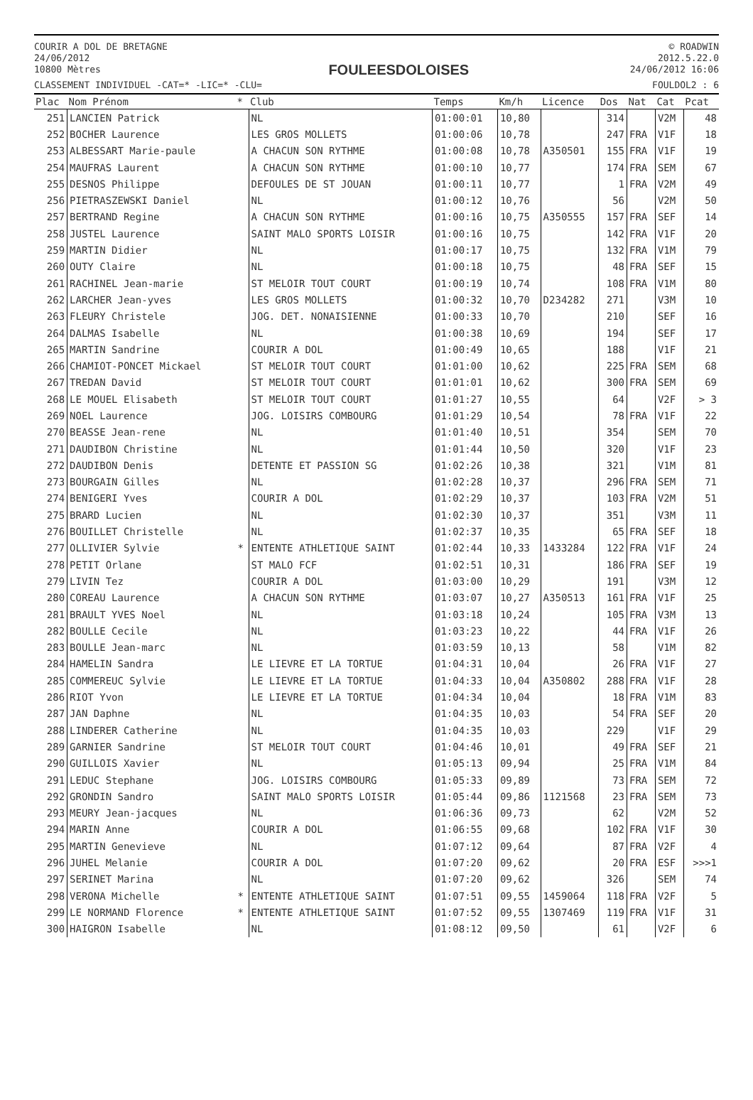COURIR A DOL DE BRETAGNE
24/06/2012
10800 Mètres
FOULEESDOLOISES
© ROADWIN
2012.5.22.0
24/06/2012 16:06
CLASSEMENT INDIVIDUEL -CAT=* -LIC=* -CLU= FOULDOL2 : 6
| Plac | Nom Prénom | * | Club | Temps | Km/h | Licence | Dos | Nat | Cat | Pcat |
| --- | --- | --- | --- | --- | --- | --- | --- | --- | --- | --- |
| 251 | LANCIEN Patrick | | NL | 01:00:01 | 10,80 | | 314 | | V2M | 48 |
| 252 | BOCHER Laurence | | LES GROS MOLLETS | 01:00:06 | 10,78 | | 247 | FRA | V1F | 18 |
| 253 | ALBESSART Marie-paule | | A CHACUN SON RYTHME | 01:00:08 | 10,78 | A350501 | 155 | FRA | V1F | 19 |
| 254 | MAUFRAS Laurent | | A CHACUN SON RYTHME | 01:00:10 | 10,77 | | 174 | FRA | SEM | 67 |
| 255 | DESNOS Philippe | | DEFOULES DE ST JOUAN | 01:00:11 | 10,77 | | 1 | FRA | V2M | 49 |
| 256 | PIETRASZEWSKI Daniel | | NL | 01:00:12 | 10,76 | | 56 | | V2M | 50 |
| 257 | BERTRAND Regine | | A CHACUN SON RYTHME | 01:00:16 | 10,75 | A350555 | 157 | FRA | SEF | 14 |
| 258 | JUSTEL Laurence | | SAINT MALO SPORTS LOISIR | 01:00:16 | 10,75 | | 142 | FRA | V1F | 20 |
| 259 | MARTIN Didier | | NL | 01:00:17 | 10,75 | | 132 | FRA | V1M | 79 |
| 260 | OUTY Claire | | NL | 01:00:18 | 10,75 | | 48 | FRA | SEF | 15 |
| 261 | RACHINEL Jean-marie | | ST MELOIR TOUT COURT | 01:00:19 | 10,74 | | 108 | FRA | V1M | 80 |
| 262 | LARCHER Jean-yves | | LES GROS MOLLETS | 01:00:32 | 10,70 | D234282 | 271 | | V3M | 10 |
| 263 | FLEURY Christele | | JOG. DET. NONAISIENNE | 01:00:33 | 10,70 | | 210 | | SEF | 16 |
| 264 | DALMAS Isabelle | | NL | 01:00:38 | 10,69 | | 194 | | SEF | 17 |
| 265 | MARTIN Sandrine | | COURIR A DOL | 01:00:49 | 10,65 | | 188 | | V1F | 21 |
| 266 | CHAMIOT-PONCET Mickael | | ST MELOIR TOUT COURT | 01:01:00 | 10,62 | | 225 | FRA | SEM | 68 |
| 267 | TREDAN David | | ST MELOIR TOUT COURT | 01:01:01 | 10,62 | | 300 | FRA | SEM | 69 |
| 268 | LE MOUEL Elisabeth | | ST MELOIR TOUT COURT | 01:01:27 | 10,55 | | 64 | | V2F | > 3 |
| 269 | NOEL Laurence | | JOG. LOISIRS COMBOURG | 01:01:29 | 10,54 | | 78 | FRA | V1F | 22 |
| 270 | BEASSE Jean-rene | | NL | 01:01:40 | 10,51 | | 354 | | SEM | 70 |
| 271 | DAUDIBON Christine | | NL | 01:01:44 | 10,50 | | 320 | | V1F | 23 |
| 272 | DAUDIBON Denis | | DETENTE ET PASSION SG | 01:02:26 | 10,38 | | 321 | | V1M | 81 |
| 273 | BOURGAIN Gilles | | NL | 01:02:28 | 10,37 | | 296 | FRA | SEM | 71 |
| 274 | BENIGERI Yves | | COURIR A DOL | 01:02:29 | 10,37 | | 103 | FRA | V2M | 51 |
| 275 | BRARD Lucien | | NL | 01:02:30 | 10,37 | | 351 | | V3M | 11 |
| 276 | BOUILLET Christelle | | NL | 01:02:37 | 10,35 | | 65 | FRA | SEF | 18 |
| 277 | OLLIVIER Sylvie | * | ENTENTE ATHLETIQUE SAINT | 01:02:44 | 10,33 | 1433284 | 122 | FRA | V1F | 24 |
| 278 | PETIT Orlane | | ST MALO FCF | 01:02:51 | 10,31 | | 186 | FRA | SEF | 19 |
| 279 | LIVIN Tez | | COURIR A DOL | 01:03:00 | 10,29 | | 191 | | V3M | 12 |
| 280 | COREAU Laurence | | A CHACUN SON RYTHME | 01:03:07 | 10,27 | A350513 | 161 | FRA | V1F | 25 |
| 281 | BRAULT YVES Noel | | NL | 01:03:18 | 10,24 | | 105 | FRA | V3M | 13 |
| 282 | BOULLE Cecile | | NL | 01:03:23 | 10,22 | | 44 | FRA | V1F | 26 |
| 283 | BOULLE Jean-marc | | NL | 01:03:59 | 10,13 | | 58 | | V1M | 82 |
| 284 | HAMELIN Sandra | | LE LIEVRE ET LA TORTUE | 01:04:31 | 10,04 | | 26 | FRA | V1F | 27 |
| 285 | COMMEREUC Sylvie | | LE LIEVRE ET LA TORTUE | 01:04:33 | 10,04 | A350802 | 288 | FRA | V1F | 28 |
| 286 | RIOT Yvon | | LE LIEVRE ET LA TORTUE | 01:04:34 | 10,04 | | 18 | FRA | V1M | 83 |
| 287 | JAN Daphne | | NL | 01:04:35 | 10,03 | | 54 | FRA | SEF | 20 |
| 288 | LINDERER Catherine | | NL | 01:04:35 | 10,03 | | 229 | | V1F | 29 |
| 289 | GARNIER Sandrine | | ST MELOIR TOUT COURT | 01:04:46 | 10,01 | | 49 | FRA | SEF | 21 |
| 290 | GUILLOIS Xavier | | NL | 01:05:13 | 09,94 | | 25 | FRA | V1M | 84 |
| 291 | LEDUC Stephane | | JOG. LOISIRS COMBOURG | 01:05:33 | 09,89 | | 73 | FRA | SEM | 72 |
| 292 | GRONDIN Sandro | | SAINT MALO SPORTS LOISIR | 01:05:44 | 09,86 | 1121568 | 23 | FRA | SEM | 73 |
| 293 | MEURY Jean-jacques | | NL | 01:06:36 | 09,73 | | 62 | | V2M | 52 |
| 294 | MARIN Anne | | COURIR A DOL | 01:06:55 | 09,68 | | 102 | FRA | V1F | 30 |
| 295 | MARTIN Genevieve | | NL | 01:07:12 | 09,64 | | 87 | FRA | V2F | 4 |
| 296 | JUHEL Melanie | | COURIR A DOL | 01:07:20 | 09,62 | | 20 | FRA | ESF | >>>1 |
| 297 | SERINET Marina | | NL | 01:07:20 | 09,62 | | 326 | | SEM | 74 |
| 298 | VERONA Michelle | * | ENTENTE ATHLETIQUE SAINT | 01:07:51 | 09,55 | 1459064 | 118 | FRA | V2F | 5 |
| 299 | LE NORMAND Florence | * | ENTENTE ATHLETIQUE SAINT | 01:07:52 | 09,55 | 1307469 | 119 | FRA | V1F | 31 |
| 300 | HAIGRON Isabelle | | NL | 01:08:12 | 09,50 | | 61 | | V2F | 6 |